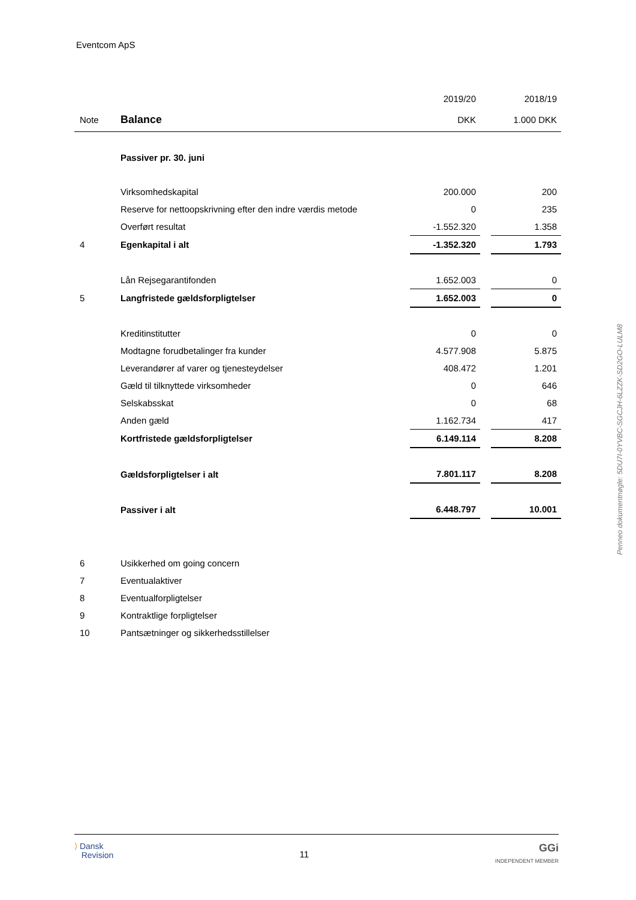Eventcom ApS
| | | 2019/20 | | 2018/19 |
| Note | Balance | DKK | | 1.000 DKK |
| | Passiver pr. 30. juni | | | |
| | Virksomhedskapital | 200.000 | | 200 |
| | Reserve for nettoopskrivning efter den indre værdis metode | 0 | | 235 |
| | Overført resultat | -1.552.320 | | 1.358 |
| 4 | Egenkapital i alt | -1.352.320 | | 1.793 |
| | Lån Rejsegarantifonden | 1.652.003 | | 0 |
| 5 | Langfristede gældsforpligtelser | 1.652.003 | | 0 |
| | Kreditinstitutter | 0 | | 0 |
| | Modtagne forudbetalinger fra kunder | 4.577.908 | | 5.875 |
| | Leverandører af varer og tjenesteydelser | 408.472 | | 1.201 |
| | Gæld til tilknyttede virksomheder | 0 | | 646 |
| | Selskabsskat | 0 | | 68 |
| | Anden gæld | 1.162.734 | | 417 |
| | Kortfristede gældsforpligtelser | 6.149.114 | | 8.208 |
| | Gældsforpligtelser i alt | 7.801.117 | | 8.208 |
| | Passiver i alt | 6.448.797 | | 10.001 |
| 6 | Usikkerhed om going concern | | | |
| 7 | Eventualaktiver | | | |
| 8 | Eventualforpligtelser | | | |
| 9 | Kontraktlige forpligtelser | | | |
| 10 | Pantsætninger og sikkerhedsstillelser | | | |
Penneo dokumentnøgle: 5DU7I-0YVBC-SGCJH-6LZZK-SD2GO-LULM8
⟩ Dansk
Revision
11
GGi
INDEPENDENT MEMBER